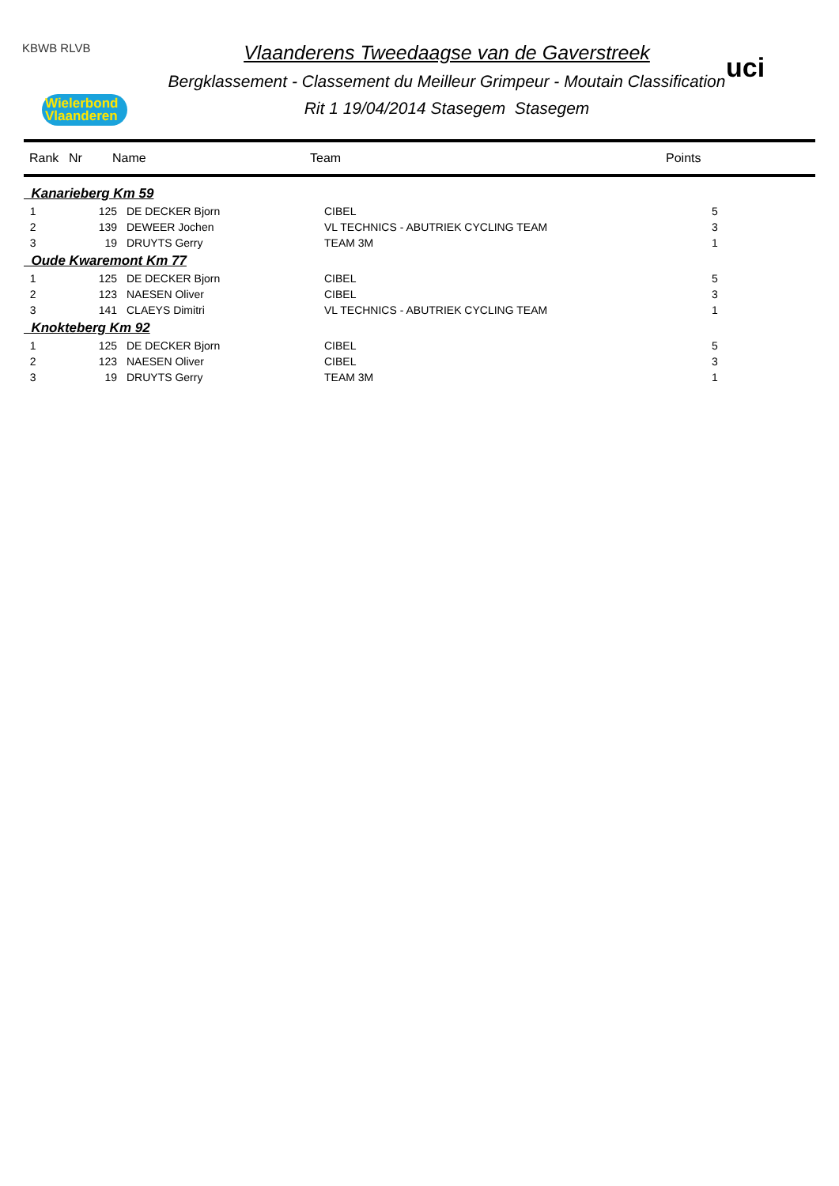KBWB RLVB
Wielerbond
Vlaanderen
Vlaanderens Tweedaagse van de Gaverstreek
Bergklassement - Classement du Meilleur Grimpeur - Moutain Classification
Rit 1 19/04/2014 Stasegem Stasegem
uci
| | Rank | Nr | Name | Team | Points |
| --- | --- | --- | --- | --- | --- |
| Kanarieberg Km 59 | | | | |
| 1 | 125 | DE DECKER Bjorn | CIBEL | 5 |
| 2 | 139 | DEWEER Jochen | VL TECHNICS - ABUTRIEK CYCLING TEAM | 3 |
| 3 | 19 | DRUYTS Gerry | TEAM 3M | 1 |
| Oude Kwaremont Km 77 | | | | |
| 1 | 125 | DE DECKER Bjorn | CIBEL | 5 |
| 2 | 123 | NAESEN Oliver | CIBEL | 3 |
| 3 | 141 | CLAEYS Dimitri | VL TECHNICS - ABUTRIEK CYCLING TEAM | 1 |
| Knokteberg Km 92 | | | | |
| 1 | 125 | DE DECKER Bjorn | CIBEL | 5 |
| 2 | 123 | NAESEN Oliver | CIBEL | 3 |
| 3 | 19 | DRUYTS Gerry | TEAM 3M | 1 |